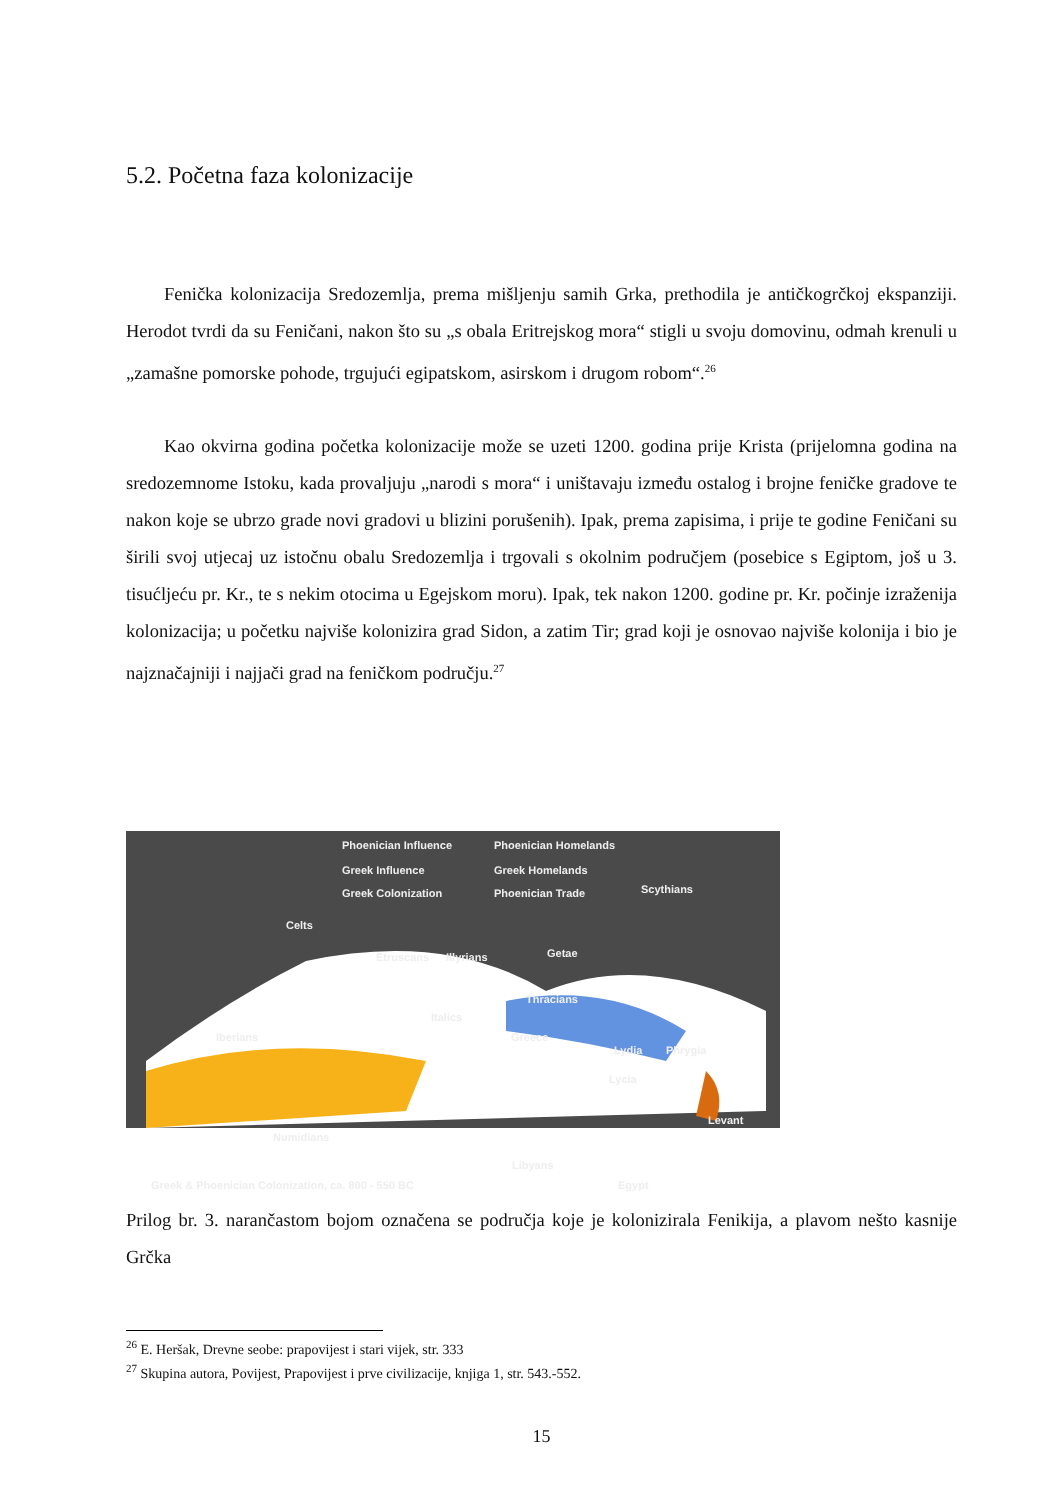5.2. Početna faza kolonizacije
Fenička kolonizacija Sredozemlja, prema mišljenju samih Grka, prethodila je antičkogrčkoj ekspanziji. Herodot tvrdi da su Feničani, nakon što su „s obala Eritrejskog mora“ stigli u svoju domovinu, odmah krenuli u „zamašne pomorske pohode, trgujući egipatskom, asirskom i drugom robom“.<sup>26</sup>
Kao okvirna godina početka kolonizacije može se uzeti 1200. godina prije Krista (prijelomna godina na sredozemnome Istoku, kada provaljuju „narodi s mora“ i uništavaju između ostalog i brojne feničke gradove te nakon koje se ubrzo grade novi gradovi u blizini porušenih). Ipak, prema zapisima, i prije te godine Feničani su širili svoj utjecaj uz istočnu obalu Sredozemlja i trgovali s okolnim područjem (posebice s Egiptom, još u 3. tisućljeću pr. Kr., te s nekim otocima u Egejskom moru). Ipak, tek nakon 1200. godine pr. Kr. počinje izraženija kolonizacija; u početku najviše kolonizira grad Sidon, a zatim Tir; grad koji je osnovao najviše kolonija i bio je najznačajniji i najjači grad na feničkom području.<sup>27</sup>
Phoenician Influence Phoenician Homelands
Greek Influence Greek Homelands
Greek Colonization Phoenician Trade Scythians
Celts
Getae Etruscans Illyrians
Thracians
Italics
Iberians Greece
Lydia Phrygia
Lycia
Levant
Numidians
Libyans
Egypt Greek & Phoenician Colonization, ca. 800 - 550 BC
Prilog br. 3. narančastom bojom označena se područja koje je kolonizirala Fenikija, a plavom nešto kasnije Grčka
<sup>26</sup> E. Heršak, Drevne seobe: prapovijest i stari vijek, str. 333
<sup>27</sup> Skupina autora, Povijest, Prapovijest i prve civilizacije, knjiga 1, str. 543.-552.
15